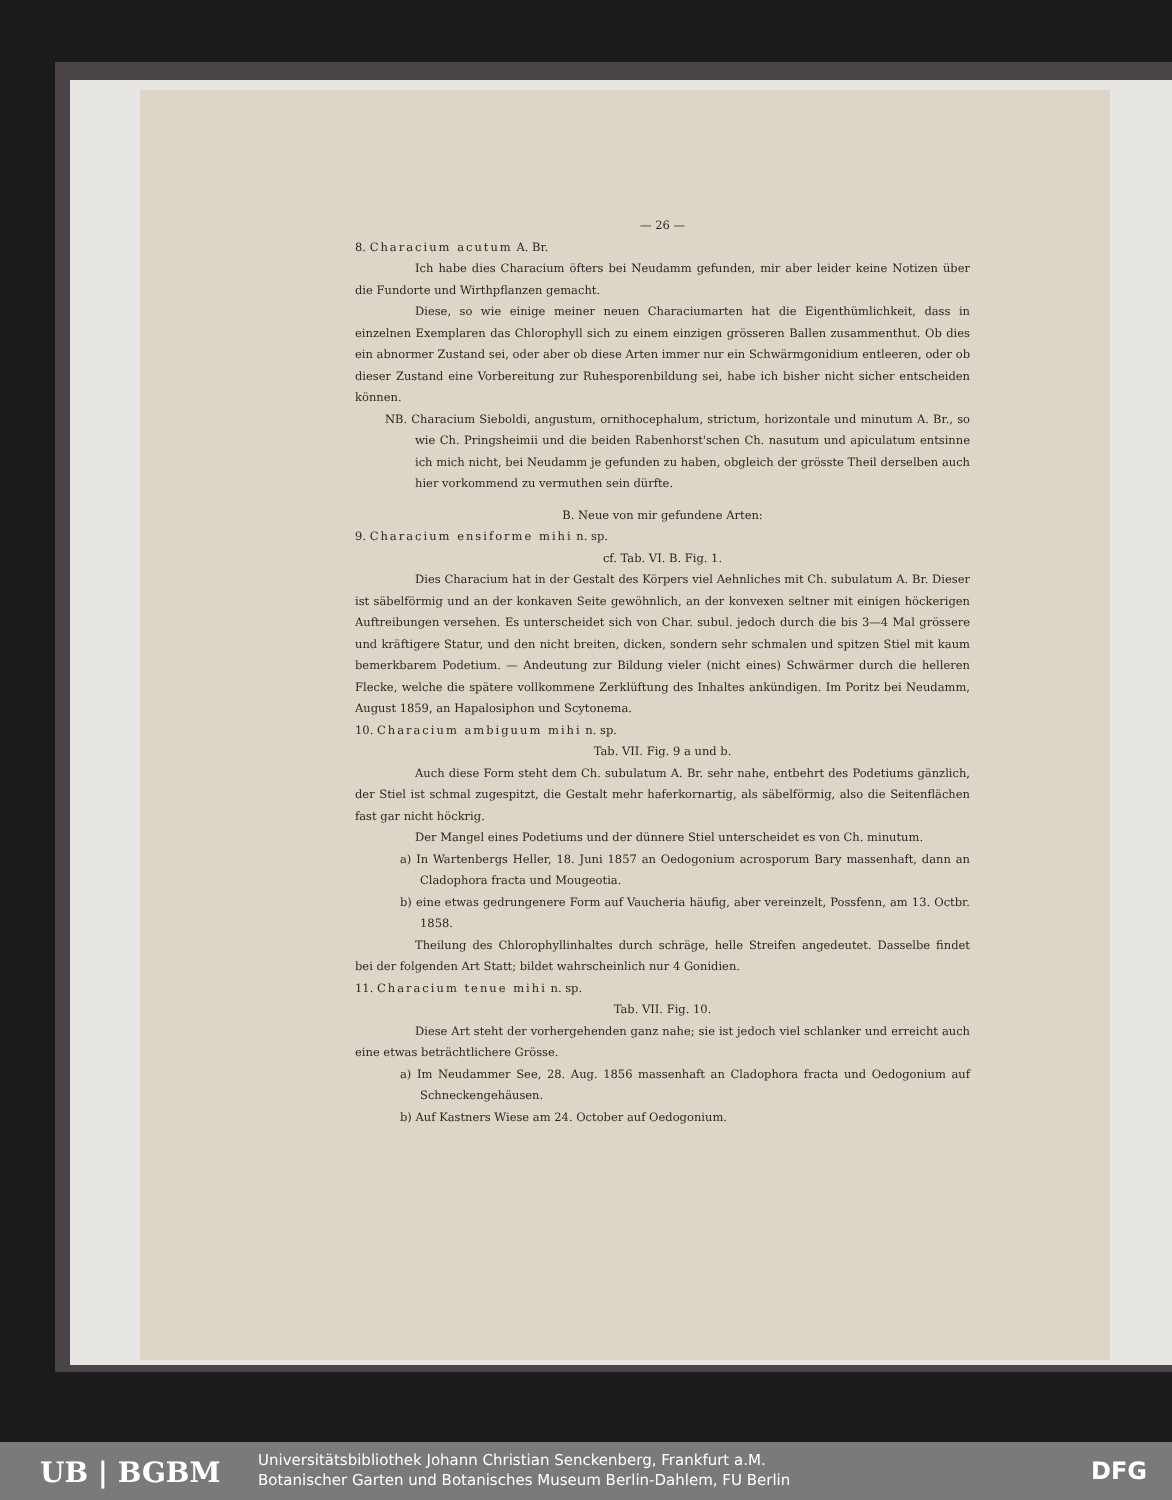— 26 —
8. Characium acutum A. Br.
Ich habe dies Characium öfters bei Neudamm gefunden, mir aber leider keine Notizen über die Fundorte und Wirthpflanzen gemacht.
Diese, so wie einige meiner neuen Characiumarten hat die Eigenthümlichkeit, dass in einzelnen Exemplaren das Chlorophyll sich zu einem einzigen grösseren Ballen zusammenthut. Ob dies ein abnormer Zustand sei, oder aber ob diese Arten immer nur ein Schwärmgonidium entleeren, oder ob dieser Zustand eine Vorbereitung zur Ruhesporenbildung sei, habe ich bisher nicht sicher entscheiden können.
NB. Characium Sieboldi, angustum, ornithocephalum, strictum, horizontale und minutum A. Br., so wie Ch. Pringsheimii und die beiden Rabenhorst'schen Ch. nasutum und apiculatum entsinne ich mich nicht, bei Neudamm je gefunden zu haben, obgleich der grösste Theil derselben auch hier vorkommend zu vermuthen sein dürfte.
B. Neue von mir gefundene Arten:
9. Characium ensiforme mihi n. sp.
cf. Tab. VI. B. Fig. 1.
Dies Characium hat in der Gestalt des Körpers viel Aehnliches mit Ch. subulatum A. Br. Dieser ist säbelförmig und an der konkaven Seite gewöhnlich, an der konvexen seltner mit einigen höckerigen Auftreibungen versehen. Es unterscheidet sich von Char. subul. jedoch durch die bis 3—4 Mal grössere und kräftigere Statur, und den nicht breiten, dicken, sondern sehr schmalen und spitzen Stiel mit kaum bemerkbarem Podetium. — Andeutung zur Bildung vieler (nicht eines) Schwärmer durch die helleren Flecke, welche die spätere vollkommene Zerklüftung des Inhaltes ankündigen. Im Poritz bei Neudamm, August 1859, an Hapalosiphon und Scytonema.
10. Characium ambiguum mihi n. sp.
Tab. VII. Fig. 9 a und b.
Auch diese Form steht dem Ch. subulatum A. Br. sehr nahe, entbehrt des Podetiums gänzlich, der Stiel ist schmal zugespitzt, die Gestalt mehr haferkornartig, als säbelförmig, also die Seitenflächen fast gar nicht höckrig.
Der Mangel eines Podetiums und der dünnere Stiel unterscheidet es von Ch. minutum.
a) In Wartenbergs Heller, 18. Juni 1857 an Oedogonium acrosporum Bary massenhaft, dann an Cladophora fracta und Mougeotia.
b) eine etwas gedrungenere Form auf Vaucheria häufig, aber vereinzelt, Possfenn, am 13. Octbr. 1858.
Theilung des Chlorophyllinhaltes durch schräge, helle Streifen angedeutet. Dasselbe findet bei der folgenden Art Statt; bildet wahrscheinlich nur 4 Gonidien.
11. Characium tenue mihi n. sp.
Tab. VII. Fig. 10.
Diese Art steht der vorhergehenden ganz nahe; sie ist jedoch viel schlanker und erreicht auch eine etwas beträchtlichere Grösse.
a) Im Neudammer See, 28. Aug. 1856 massenhaft an Cladophora fracta und Oedogonium auf Schneckengehäusen.
b) Auf Kastners Wiese am 24. October auf Oedogonium.
UB | BGBM
Universitätsbibliothek Johann Christian Senckenberg, Frankfurt a.M.
Botanischer Garten und Botanisches Museum Berlin-Dahlem, FU Berlin
DFG